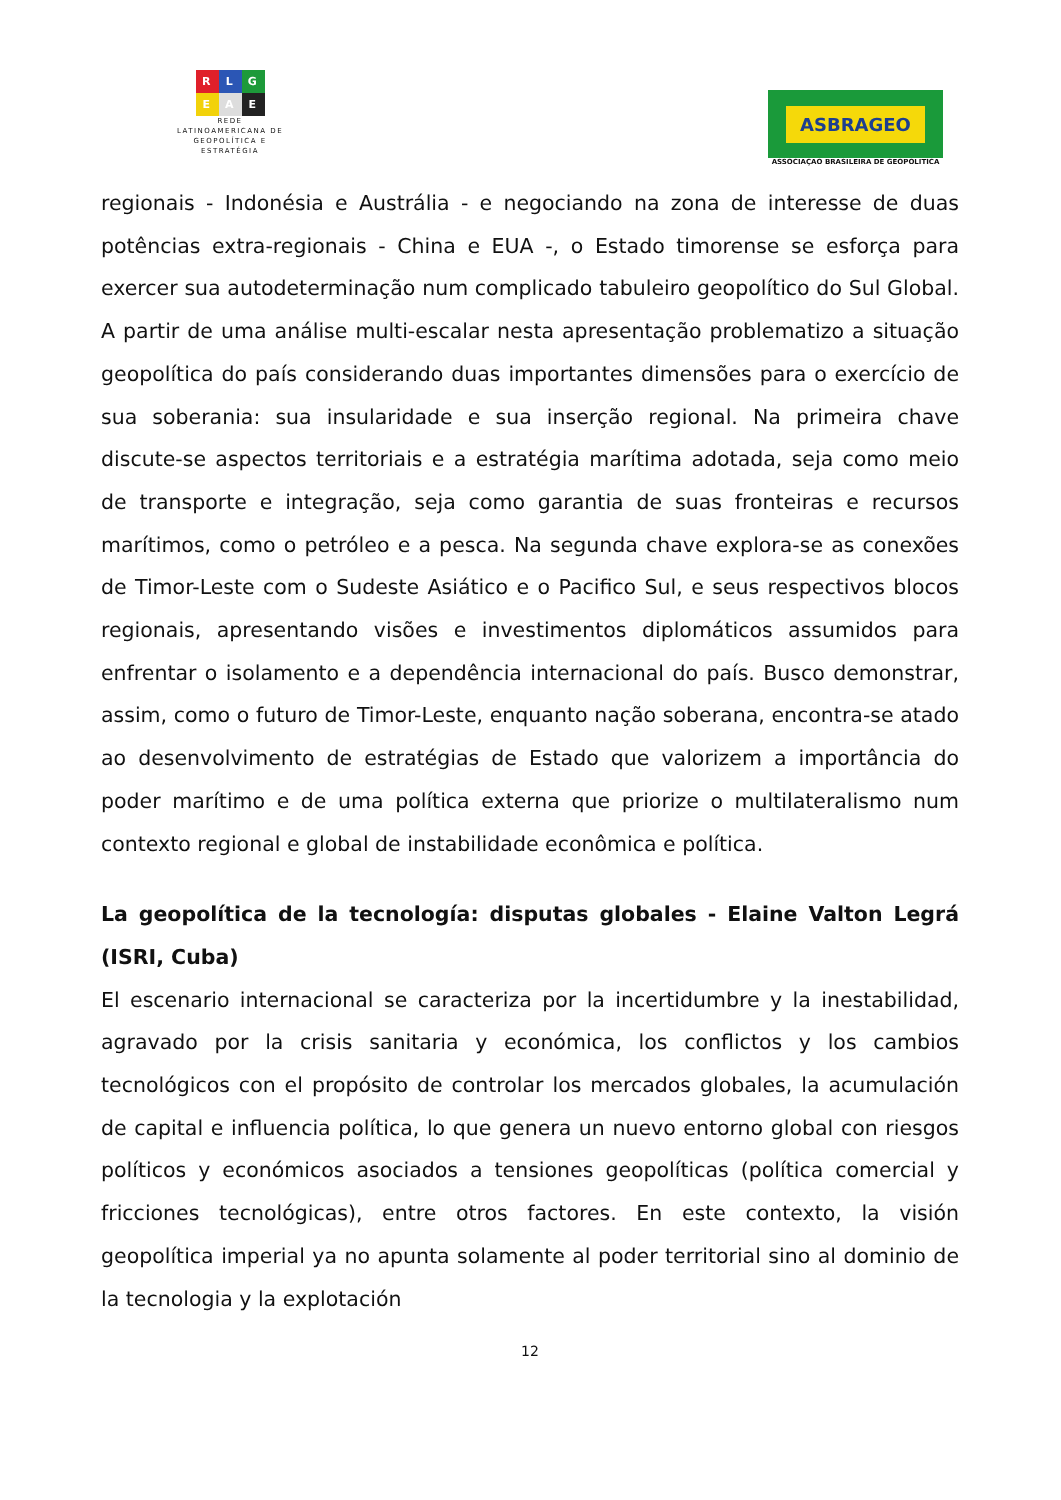R L G
E A E
REDE
LATINOAMERICANA DE
GEOPOLÍTICA E
ESTRATÉGIA
ASBRAGEO
ASSOCIAÇAO BRASILEIRA DE GEOPOLITICA
regionais - Indonésia e Austrália - e negociando na zona de interesse de duas potências extra-regionais - China e EUA -, o Estado timorense se esforça para exercer sua autodeterminação num complicado tabuleiro geopolítico do Sul Global. A partir de uma análise multi-escalar nesta apresentação problematizo a situação geopolítica do país considerando duas importantes dimensões para o exercício de sua soberania: sua insularidade e sua inserção regional. Na primeira chave discute-se aspectos territoriais e a estratégia marítima adotada, seja como meio de transporte e integração, seja como garantia de suas fronteiras e recursos marítimos, como o petróleo e a pesca. Na segunda chave explora-se as conexões de Timor-Leste com o Sudeste Asiático e o Pacifico Sul, e seus respectivos blocos regionais, apresentando visões e investimentos diplomáticos assumidos para enfrentar o isolamento e a dependência internacional do país. Busco demonstrar, assim, como o futuro de Timor-Leste, enquanto nação soberana, encontra-se atado ao desenvolvimento de estratégias de Estado que valorizem a importância do poder marítimo e de uma política externa que priorize o multilateralismo num contexto regional e global de instabilidade econômica e política.
La geopolítica de la tecnología: disputas globales - Elaine Valton Legrá (ISRI, Cuba)
El escenario internacional se caracteriza por la incertidumbre y la inestabilidad, agravado por la crisis sanitaria y económica, los conflictos y los cambios tecnológicos con el propósito de controlar los mercados globales, la acumulación de capital e influencia política, lo que genera un nuevo entorno global con riesgos políticos y económicos asociados a tensiones geopolíticas (política comercial y fricciones tecnológicas), entre otros factores. En este contexto, la visión geopolítica imperial ya no apunta solamente al poder territorial sino al dominio de la tecnologia y la explotación
12